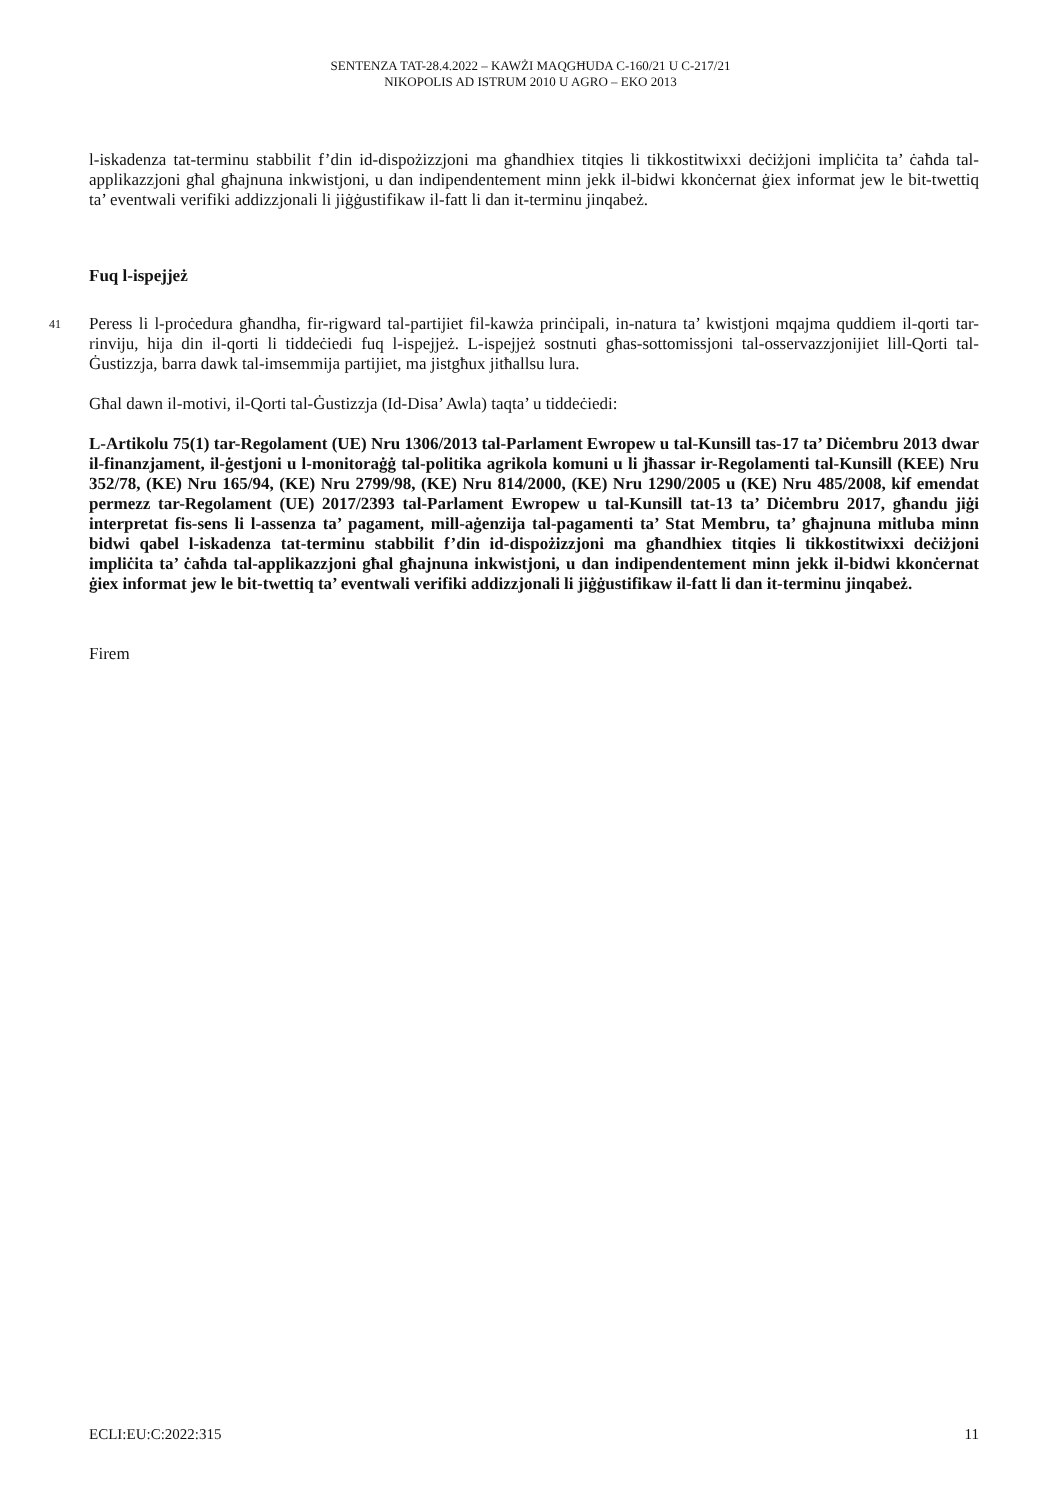SENTENZA TAT-28.4.2022 – KAWŻI MAQGĦUDA C-160/21 U C-217/21
NIKOPOLIS AD ISTRUM 2010 U AGRO – EKO 2013
l-iskadenza tat-terminu stabbilit f’din id-dispożizzjoni ma għandhiex titqies li tikkostitwixxi deċiżjoni impliċita ta’ ċaħda tal-applikazzjoni għal għajnuna inkwistjoni, u dan indipendentement minn jekk il-bidwi kkonċernat ġiex informat jew le bit-twettiq ta’ eventwali verifiki addizzjonali li jiġġustifikaw il-fatt li dan it-terminu jinqabeż.
Fuq l-ispejjeż
41 Peress li l-proċedura għandha, fir-rigward tal-partijiet fil-kawża prinċipali, in-natura ta’ kwistjoni mqajma quddiem il-qorti tar-rinviju, hija din il-qorti li tiddeċiedi fuq l-ispejjeż. L-ispejjeż sostnuti għas-sottomissjoni tal-osservazzjonijiet lill-Qorti tal-Ġustizzja, barra dawk tal-imsemmija partijiet, ma jistgħux jitħallsu lura.
Għal dawn il-motivi, il-Qorti tal-Ġustizzja (Id-Disa’ Awla) taqta’ u tiddeċiedi:
L-Artikolu 75(1) tar-Regolament (UE) Nru 1306/2013 tal-Parlament Ewropew u tal-Kunsill tas-17 ta’ Diċembru 2013 dwar il-finanzjament, il-ġestjoni u l-monitoraġġ tal-politika agrikola komuni u li jħassar ir-Regolamenti tal-Kunsill (KEE) Nru 352/78, (KE) Nru 165/94, (KE) Nru 2799/98, (KE) Nru 814/2000, (KE) Nru 1290/2005 u (KE) Nru 485/2008, kif emendat permezz tar-Regolament (UE) 2017/2393 tal-Parlament Ewropew u tal-Kunsill tat-13 ta’ Diċembru 2017, għandu jiġi interpretat fis-sens li l-assenza ta’ pagament, mill-aġenzija tal-pagamenti ta’ Stat Membru, ta’ għajnuna mitluba minn bidwi qabel l-iskadenza tat-terminu stabbilit f’din id-dispożizzjoni ma għandhiex titqies li tikkostitwixxi deċiżjoni impliċita ta’ ċaħda tal-applikazzjoni għal għajnuna inkwistjoni, u dan indipendentement minn jekk il-bidwi kkonċernat ġiex informat jew le bit-twettiq ta’ eventwali verifiki addizzjonali li jiġġustifikaw il-fatt li dan it-terminu jinqabeż.
Firem
ECLI:EU:C:2022:315 11